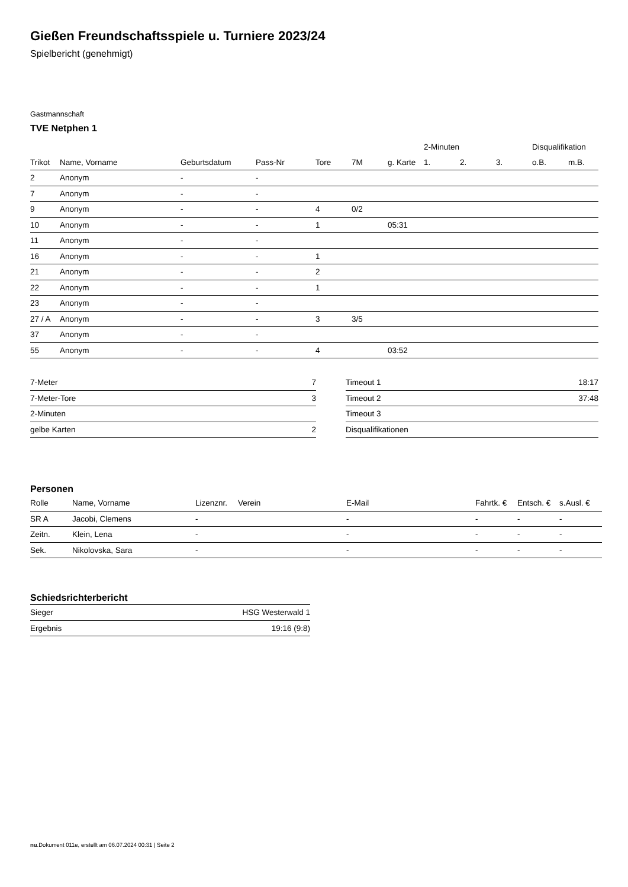Gießen Freundschaftsspiele u. Turniere 2023/24
Spielbericht (genehmigt)
Gastmannschaft
TVE Netphen 1
| | | | | | | | 2-Minuten | | | Disqualifikation | |
| --- | --- | --- | --- | --- | --- | --- | --- | --- | --- | --- | --- |
| Trikot | Name, Vorname | Geburtsdatum | Pass-Nr | Tore | 7M | g. Karte | 1. | 2. | 3. | o.B. | m.B. |
| 2 | Anonym | - | - | | | | | | | | |
| 7 | Anonym | - | - | | | | | | | | |
| 9 | Anonym | - | - | 4 | 0/2 | | | | | | |
| 10 | Anonym | - | - | 1 | | 05:31 | | | | | |
| 11 | Anonym | - | - | | | | | | | | |
| 16 | Anonym | - | - | 1 | | | | | | | |
| 21 | Anonym | - | - | 2 | | | | | | | |
| 22 | Anonym | - | - | 1 | | | | | | | |
| 23 | Anonym | - | - | | | | | | | | |
| 27 / A | Anonym | - | - | 3 | 3/5 | | | | | | |
| 37 | Anonym | - | - | | | | | | | | |
| 55 | Anonym | - | - | 4 | | 03:52 | | | | | |
| 7-Meter | 7 |
| 7-Meter-Tore | 3 |
| 2-Minuten | |
| gelbe Karten | 2 |
| Timeout 1 | 18:17 |
| Timeout 2 | 37:48 |
| Timeout 3 | |
| Disqualifikationen | |
Personen
| Rolle | Name, Vorname | Lizenznr. | Verein | E-Mail | Fahrtk. € | Entsch. € | s.Ausl. € |
| --- | --- | --- | --- | --- | --- | --- | --- |
| SR A | Jacobi, Clemens | - | | - | - | - | - |
| Zeitn. | Klein, Lena | - | | - | - | - | - |
| Sek. | Nikolovska, Sara | - | | - | - | - | - |
Schiedsrichterbericht
| Sieger | HSG Westerwald 1 |
| Ergebnis | 19:16 (9:8) |
nu.Dokument 011e, erstellt am 06.07.2024 00:31 | Seite 2